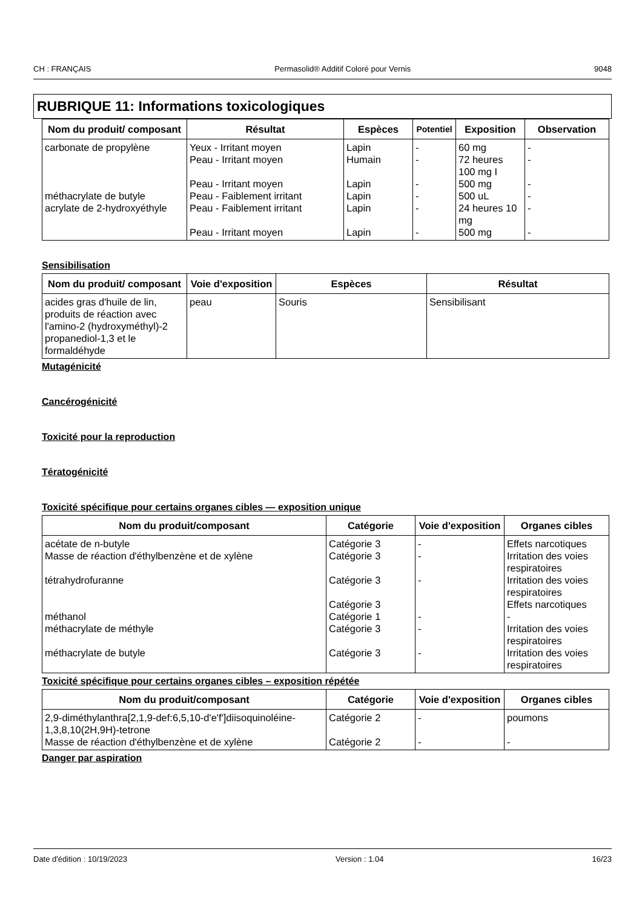CH : FRANÇAIS Permasolid® Additif Coloré pour Vernis 9048
RUBRIQUE 11: Informations toxicologiques
| Nom du produit/ composant | Résultat | Espèces | Potentiel | Exposition | Observation |
| --- | --- | --- | --- | --- | --- |
| carbonate de propylène | Yeux - Irritant moyen | Lapin | - | 60 mg | - |
| | Peau - Irritant moyen | Humain | - | 72 heures 100 mg I | - |
| | Peau - Irritant moyen | Lapin | - | 500 mg | - |
| méthacrylate de butyle | Peau - Faiblement irritant | Lapin | - | 500 uL | - |
| acrylate de 2-hydroxyéthyle | Peau - Faiblement irritant | Lapin | - | 24 heures 10 mg | - |
| | Peau - Irritant moyen | Lapin | - | 500 mg | - |
Sensibilisation
| Nom du produit/ composant | Voie d'exposition | Espèces | Résultat |
| --- | --- | --- | --- |
| acides gras d'huile de lin, produits de réaction avec l'amino-2 (hydroxyméthyl)-2 propanediol-1,3 et le formaldéhyde | peau | Souris | Sensibilisant |
Mutagénicité
Cancérogénicité
Toxicité pour la reproduction
Tératogénicité
Toxicité spécifique pour certains organes cibles — exposition unique
| Nom du produit/composant | Catégorie | Voie d'exposition | Organes cibles |
| --- | --- | --- | --- |
| acétate de n-butyle | Catégorie 3 | - | Effets narcotiques |
| Masse de réaction d'éthylbenzène et de xylène | Catégorie 3 | - | Irritation des voies respiratoires |
| tétrahydrofuranne | Catégorie 3 | - | Irritation des voies respiratoires |
| | Catégorie 3 | | Effets narcotiques |
| méthanol | Catégorie 1 | - | - |
| méthacrylate de méthyle | Catégorie 3 | - | Irritation des voies respiratoires |
| méthacrylate de butyle | Catégorie 3 | - | Irritation des voies respiratoires |
Toxicité spécifique pour certains organes cibles – exposition répétée
| Nom du produit/composant | Catégorie | Voie d'exposition | Organes cibles |
| --- | --- | --- | --- |
| 2,9-diméthylanthra[2,1,9-def:6,5,10-d'e'f']diisoquinoléine-1,3,8,10(2H,9H)-tetrone | Catégorie 2 | - | poumons |
| Masse de réaction d'éthylbenzène et de xylène | Catégorie 2 | - | - |
Danger par aspiration
Date d'édition : 10/19/2023 Version : 1.04 16/23